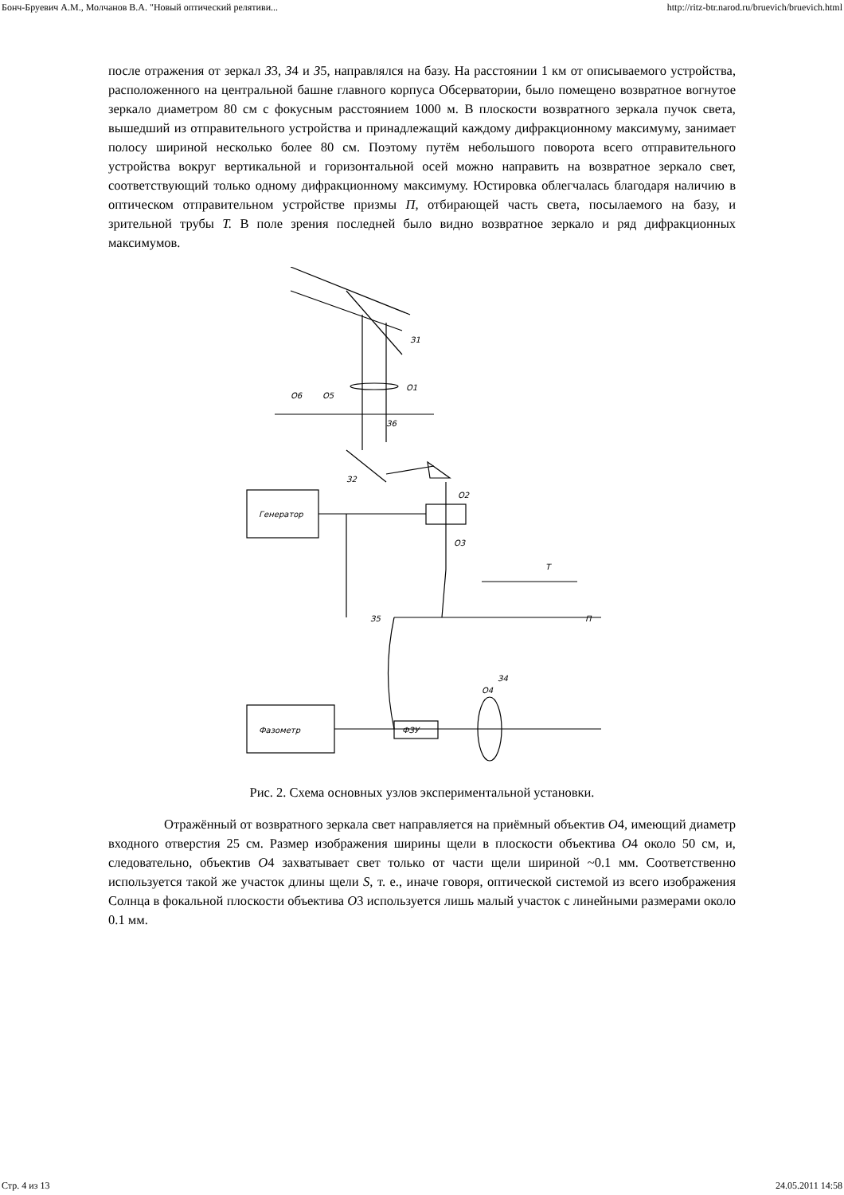Бонч-Бруевич А.М., Молчанов В.А. "Новый оптический релятиви... http://ritz-btr.narod.ru/bruevich/bruevich.html
после отражения от зеркал З3, З4 и З5, направлялся на базу. На расстоянии 1 км от описываемого устройства, расположенного на центральной башне главного корпуса Обсерватории, было помещено возвратное вогнутое зеркало диаметром 80 см с фокусным расстоянием 1000 м. В плоскости возвратного зеркала пучок света, вышедший из отправительного устройства и принадлежащий каждому дифракционному максимуму, занимает полосу шириной несколько более 80 см. Поэтому путём небольшого поворота всего отправительного устройства вокруг вертикальной и горизонтальной осей можно направить на возвратное зеркало свет, соответствующий только одному дифракционному максимуму. Юстировка облегчалась благодаря наличию в оптическом отправительном устройстве призмы П, отбирающей часть света, посылаемого на базу, и зрительной трубы T. В поле зрения последней было видно возвратное зеркало и ряд дифракционных максимумов.
З1
О1
О6
О5
З6
З2
О2
Генератор
О3
Т
П
З5
З4
Фазометр
ФЗУ
О4
Рис. 2. Схема основных узлов экспериментальной установки.
Отражённый от возвратного зеркала свет направляется на приёмный объектив O4, имеющий диаметр входного отверстия 25 см. Размер изображения ширины щели в плоскости объектива O4 около 50 см, и, следовательно, объектив O4 захватывает свет только от части щели шириной ~0.1 мм. Соответственно используется такой же участок длины щели S, т. е., иначе говоря, оптической системой из всего изображения Солнца в фокальной плоскости объектива O3 используется лишь малый участок с линейными размерами около 0.1 мм.
Стр. 4 из 13 24.05.2011 14:58